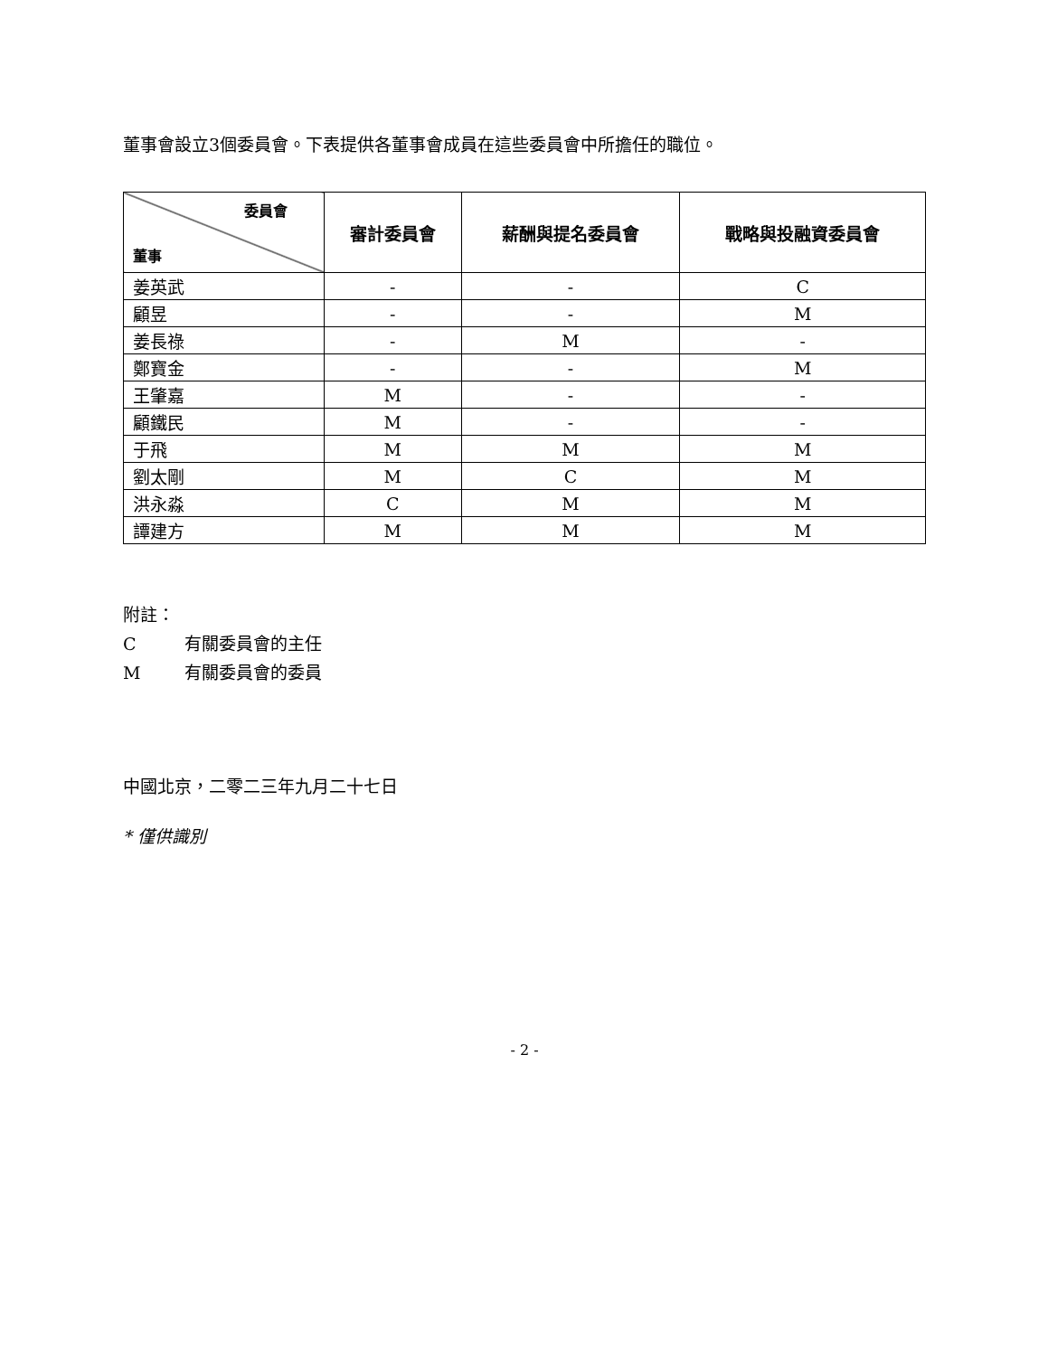董事會設立3個委員會。下表提供各董事會成員在這些委員會中所擔任的職位。
| 委員會 董事 | 審計委員會 | 薪酬與提名委員會 | 戰略與投融資委員會 |
| --- | --- | --- | --- |
| 姜英武 | - | - | C |
| 顧昱 | - | - | M |
| 姜長祿 | - | M | - |
| 鄭寶金 | - | - | M |
| 王肇嘉 | M | - | - |
| 顧鐵民 | M | - | - |
| 于飛 | M | M | M |
| 劉太剛 | M | C | M |
| 洪永淼 | C | M | M |
| 譚建方 | M | M | M |
附註：
C有關委員會的主任
M有關委員會的委員
中國北京，二零二三年九月二十七日
* 僅供識別
- 2 -